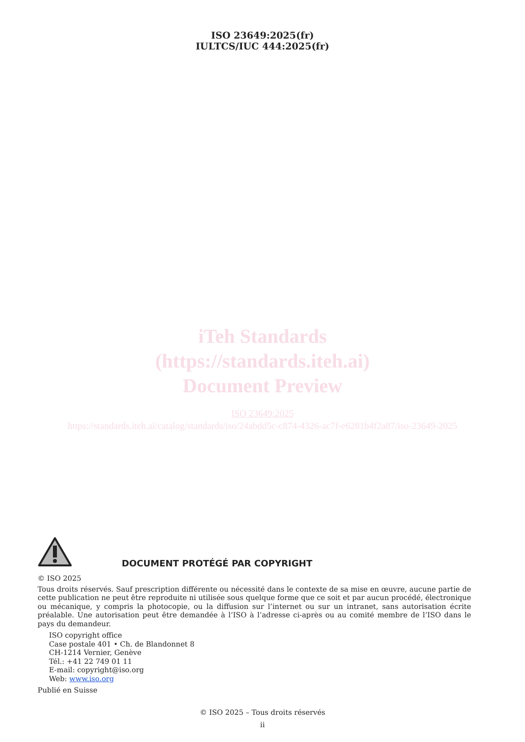ISO 23649:2025(fr)
IULTCS/IUC 444:2025(fr)
iTeh Standards
(https://standards.iteh.ai)
Document Preview
ISO 23649:2025
https://standards.iteh.ai/catalog/standards/iso/24abdd5c-c874-4326-ac7f-e6281b4f2a87/iso-23649-2025
DOCUMENT PROTÉGÉ PAR COPYRIGHT
© ISO 2025
Tous droits réservés. Sauf prescription différente ou nécessité dans le contexte de sa mise en œuvre, aucune partie de cette publication ne peut être reproduite ni utilisée sous quelque forme que ce soit et par aucun procédé, électronique ou mécanique, y compris la photocopie, ou la diffusion sur l’internet ou sur un intranet, sans autorisation écrite préalable. Une autorisation peut être demandée à l’ISO à l’adresse ci-après ou au comité membre de l’ISO dans le pays du demandeur.
ISO copyright office
Case postale 401 • Ch. de Blandonnet 8
CH-1214 Vernier, Genève
Tél.: +41 22 749 01 11
E-mail: copyright@iso.org
Web: www.iso.org
Publié en Suisse
© ISO 2025 – Tous droits réservés
ii